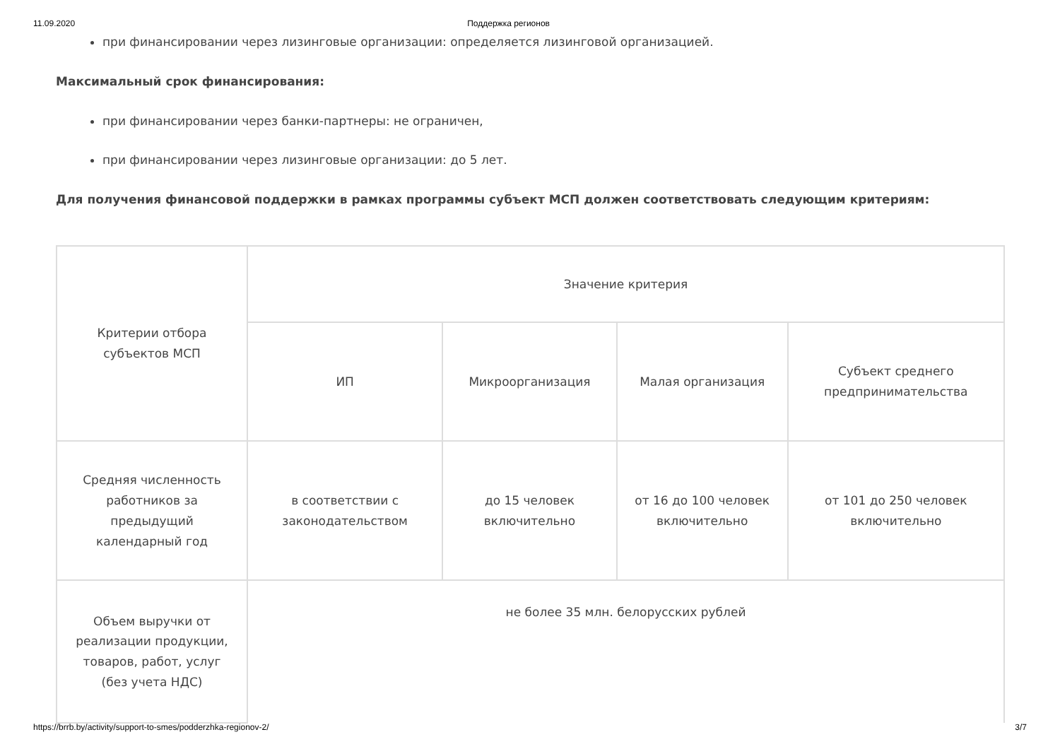11.09.2020 Поддержка регионов
при финансировании через лизинговые организации: определяется лизинговой организацией.
Максимальный срок финансирования:
при финансировании через банки-партнеры: не ограничен,
при финансировании через лизинговые организации: до 5 лет.
Для получения финансовой поддержки в рамках программы субъект МСП должен соответствовать следующим критериям:
| Критерии отбора субъектов МСП | Значение критерия | | | |
| | ИП | Микроорганизация | Малая организация | Субъект среднего предпринимательства |
| Средняя численность работников за предыдущий календарный год | в соответствии с законодательством | до 15 человек включительно | от 16 до 100 человек включительно | от 101 до 250 человек включительно |
| Объем выручки от реализации продукции, товаров, работ, услуг (без учета НДС) | не более 35 млн. белорусских рублей | | | |
https://brrb.by/activity/support-to-smes/podderzhka-regionov-2/ 3/7